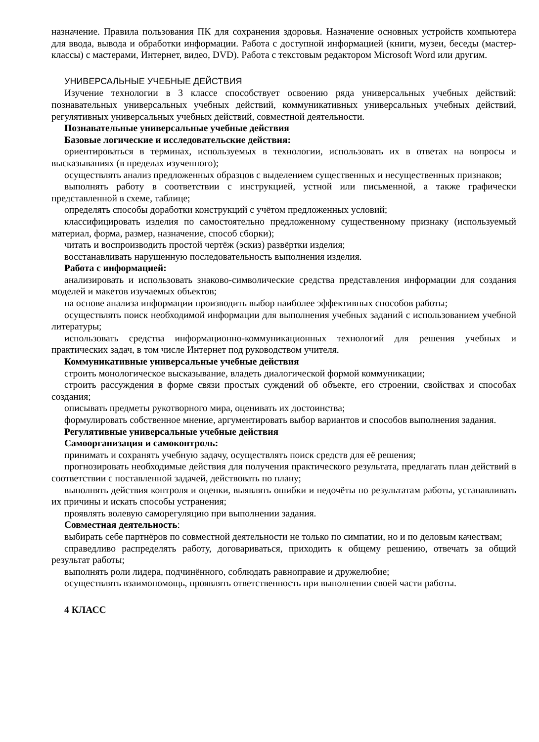назначение. Правила пользования ПК для сохранения здоровья. Назначение основных устройств компьютера для ввода, вывода и обработки информации. Работа с доступной информацией (книги, музеи, беседы (мастер-классы) с мастерами, Интернет, видео, DVD). Работа с текстовым редактором Microsoft Word или другим.
УНИВЕРСАЛЬНЫЕ УЧЕБНЫЕ ДЕЙСТВИЯ
Изучение технологии в 3 классе способствует освоению ряда универсальных учебных действий: познавательных универсальных учебных действий, коммуникативных универсальных учебных действий, регулятивных универсальных учебных действий, совместной деятельности.
Познавательные универсальные учебные действия
Базовые логические и исследовательские действия:
ориентироваться в терминах, используемых в технологии, использовать их в ответах на вопросы и высказываниях (в пределах изученного);
осуществлять анализ предложенных образцов с выделением существенных и несущественных признаков;
выполнять работу в соответствии с инструкцией, устной или письменной, а также графически представленной в схеме, таблице;
определять способы доработки конструкций с учётом предложенных условий;
классифицировать изделия по самостоятельно предложенному существенному признаку (используемый материал, форма, размер, назначение, способ сборки);
читать и воспроизводить простой чертёж (эскиз) развёртки изделия;
восстанавливать нарушенную последовательность выполнения изделия.
Работа с информацией:
анализировать и использовать знаково-символические средства представления информации для создания моделей и макетов изучаемых объектов;
на основе анализа информации производить выбор наиболее эффективных способов работы;
осуществлять поиск необходимой информации для выполнения учебных заданий с использованием учебной литературы;
использовать средства информационно-коммуникационных технологий для решения учебных и практических задач, в том числе Интернет под руководством учителя.
Коммуникативные универсальные учебные действия
строить монологическое высказывание, владеть диалогической формой коммуникации;
строить рассуждения в форме связи простых суждений об объекте, его строении, свойствах и способах создания;
описывать предметы рукотворного мира, оценивать их достоинства;
формулировать собственное мнение, аргументировать выбор вариантов и способов выполнения задания.
Регулятивные универсальные учебные действия
Самоорганизация и самоконтроль:
принимать и сохранять учебную задачу, осуществлять поиск средств для её решения;
прогнозировать необходимые действия для получения практического результата, предлагать план действий в соответствии с поставленной задачей, действовать по плану;
выполнять действия контроля и оценки, выявлять ошибки и недочёты по результатам работы, устанавливать их причины и искать способы устранения;
проявлять волевую саморегуляцию при выполнении задания.
Совместная деятельность:
выбирать себе партнёров по совместной деятельности не только по симпатии, но и по деловым качествам;
справедливо распределять работу, договариваться, приходить к общему решению, отвечать за общий результат работы;
выполнять роли лидера, подчинённого, соблюдать равноправие и дружелюбие;
осуществлять взаимопомощь, проявлять ответственность при выполнении своей части работы.
4 КЛАСС